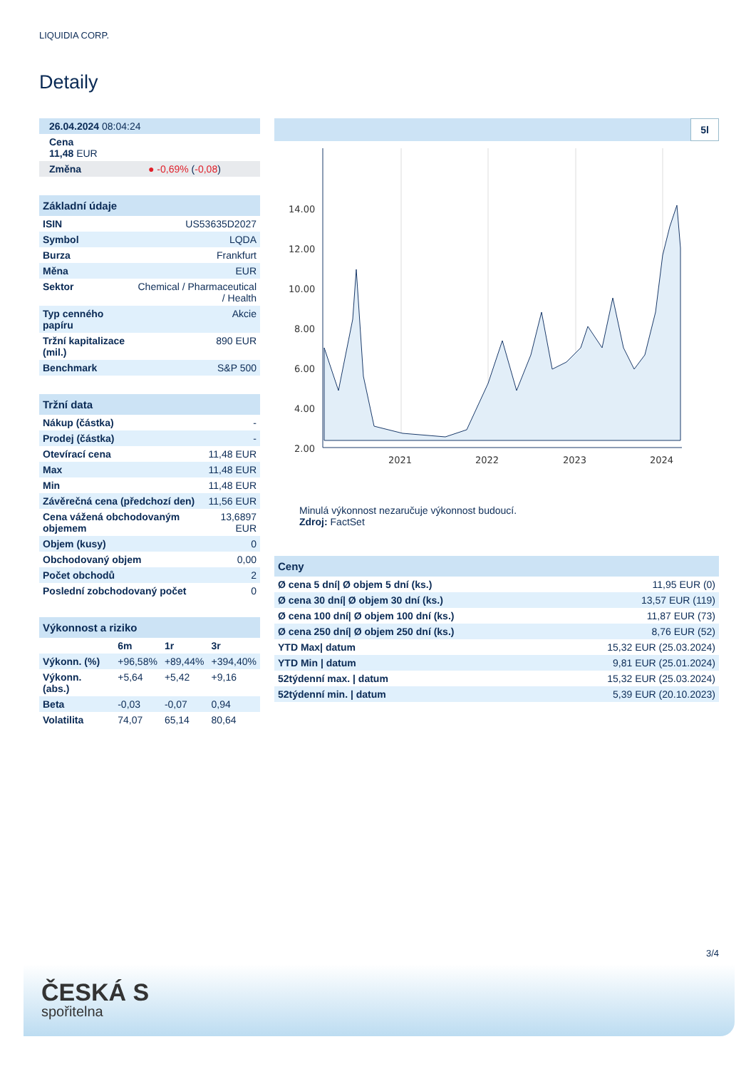LIQUIDIA CORP.
Detaily
| 26.04.2024 08:04:24 |
| Cena 11,48 EUR |
| Změna ● -0,69% ( -0,08 ) |
| Základní údaje | |
| --- | --- |
| ISIN | US53635D2027 |
| Symbol | LQDA |
| Burza | Frankfurt |
| Měna | EUR |
| Sektor | Chemical / Pharmaceutical / Health |
| Typ cenného papíru | Akcie |
| Tržní kapitalizace (mil.) | 890 EUR |
| Benchmark | S&P 500 |
| Tržní data | |
| --- | --- |
| Nákup (částka) | - |
| Prodej (částka) | - |
| Otevírací cena | 11,48 EUR |
| Max | 11,48 EUR |
| Min | 11,48 EUR |
| Závěrečná cena (předchozí den) | 11,56 EUR |
| Cena vážená obchodovaným objemem | 13,6897 EUR |
| Objem (kusy) | 0 |
| Obchodovaný objem | 0,00 |
| Počet obchodů | 2 |
| Poslední zobchodovaný počet | 0 |
| Výkonnost a riziko | | | |
| --- | --- | --- | --- |
| | 6m | 1r | 3r |
| Výkonn. (%) | +96,58% | +89,44% | +394,40% |
| Výkonn. (abs.) | +5,64 | +5,42 | +9,16 |
| Beta | -0,03 | -0,07 | 0,94 |
| Volatilita | 74,07 | 65,14 | 80,64 |
5l
14.00
12.00
10.00
8.00
6.00
4.00
2.00
2021
2022
2023
2024
Minulá výkonnost nezaručuje výkonnost budoucí.
Zdroj: FactSet
| Ceny | |
| --- | --- |
| Ø cena 5 dní/ Ø objem 5 dní (ks.) | 11,95 EUR (0) |
| Ø cena 30 dní/ Ø objem 30 dní (ks.) | 13,57 EUR (119) |
| Ø cena 100 dní/ Ø objem 100 dní (ks.) | 11,87 EUR (73) |
| Ø cena 250 dní/ Ø objem 250 dní (ks.) | 8,76 EUR (52) |
| YTD Max/ datum | 15,32 EUR (25.03.2024) |
| YTD Min / datum | 9,81 EUR (25.01.2024) |
| 52týdenní max. / datum | 15,32 EUR (25.03.2024) |
| 52týdenní min. / datum | 5,39 EUR (20.10.2023) |
3/4
ČESKÁ S
spořitelna